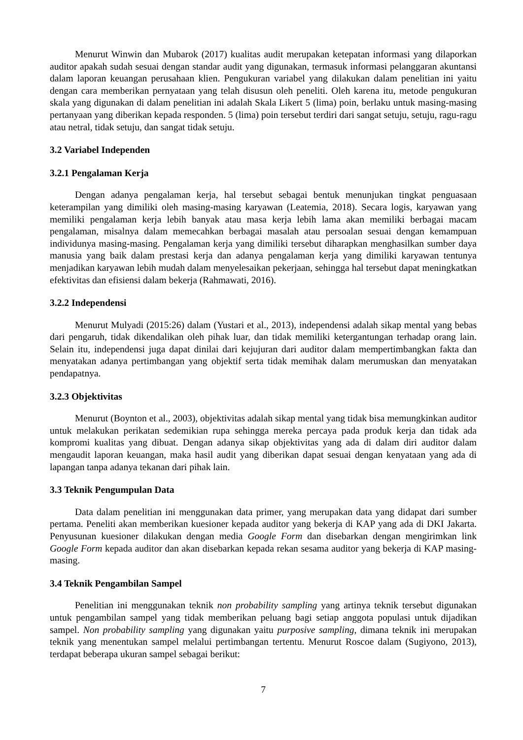Menurut Winwin dan Mubarok (2017) kualitas audit merupakan ketepatan informasi yang dilaporkan auditor apakah sudah sesuai dengan standar audit yang digunakan, termasuk informasi pelanggaran akuntansi dalam laporan keuangan perusahaan klien. Pengukuran variabel yang dilakukan dalam penelitian ini yaitu dengan cara memberikan pernyataan yang telah disusun oleh peneliti. Oleh karena itu, metode pengukuran skala yang digunakan di dalam penelitian ini adalah Skala Likert 5 (lima) poin, berlaku untuk masing-masing pertanyaan yang diberikan kepada responden. 5 (lima) poin tersebut terdiri dari sangat setuju, setuju, ragu-ragu atau netral, tidak setuju, dan sangat tidak setuju.
3.2 Variabel Independen
3.2.1 Pengalaman Kerja
Dengan adanya pengalaman kerja, hal tersebut sebagai bentuk menunjukan tingkat penguasaan keterampilan yang dimiliki oleh masing-masing karyawan (Leatemia, 2018). Secara logis, karyawan yang memiliki pengalaman kerja lebih banyak atau masa kerja lebih lama akan memiliki berbagai macam pengalaman, misalnya dalam memecahkan berbagai masalah atau persoalan sesuai dengan kemampuan individunya masing-masing. Pengalaman kerja yang dimiliki tersebut diharapkan menghasilkan sumber daya manusia yang baik dalam prestasi kerja dan adanya pengalaman kerja yang dimiliki karyawan tentunya menjadikan karyawan lebih mudah dalam menyelesaikan pekerjaan, sehingga hal tersebut dapat meningkatkan efektivitas dan efisiensi dalam bekerja (Rahmawati, 2016).
3.2.2 Independensi
Menurut Mulyadi (2015:26) dalam (Yustari et al., 2013), independensi adalah sikap mental yang bebas dari pengaruh, tidak dikendalikan oleh pihak luar, dan tidak memiliki ketergantungan terhadap orang lain. Selain itu, independensi juga dapat dinilai dari kejujuran dari auditor dalam mempertimbangkan fakta dan menyatakan adanya pertimbangan yang objektif serta tidak memihak dalam merumuskan dan menyatakan pendapatnya.
3.2.3 Objektivitas
Menurut (Boynton et al., 2003), objektivitas adalah sikap mental yang tidak bisa memungkinkan auditor untuk melakukan perikatan sedemikian rupa sehingga mereka percaya pada produk kerja dan tidak ada kompromi kualitas yang dibuat. Dengan adanya sikap objektivitas yang ada di dalam diri auditor dalam mengaudit laporan keuangan, maka hasil audit yang diberikan dapat sesuai dengan kenyataan yang ada di lapangan tanpa adanya tekanan dari pihak lain.
3.3 Teknik Pengumpulan Data
Data dalam penelitian ini menggunakan data primer, yang merupakan data yang didapat dari sumber pertama. Peneliti akan memberikan kuesioner kepada auditor yang bekerja di KAP yang ada di DKI Jakarta. Penyusunan kuesioner dilakukan dengan media Google Form dan disebarkan dengan mengirimkan link Google Form kepada auditor dan akan disebarkan kepada rekan sesama auditor yang bekerja di KAP masing-masing.
3.4 Teknik Pengambilan Sampel
Penelitian ini menggunakan teknik non probability sampling yang artinya teknik tersebut digunakan untuk pengambilan sampel yang tidak memberikan peluang bagi setiap anggota populasi untuk dijadikan sampel. Non probability sampling yang digunakan yaitu purposive sampling, dimana teknik ini merupakan teknik yang menentukan sampel melalui pertimbangan tertentu. Menurut Roscoe dalam (Sugiyono, 2013), terdapat beberapa ukuran sampel sebagai berikut:
7